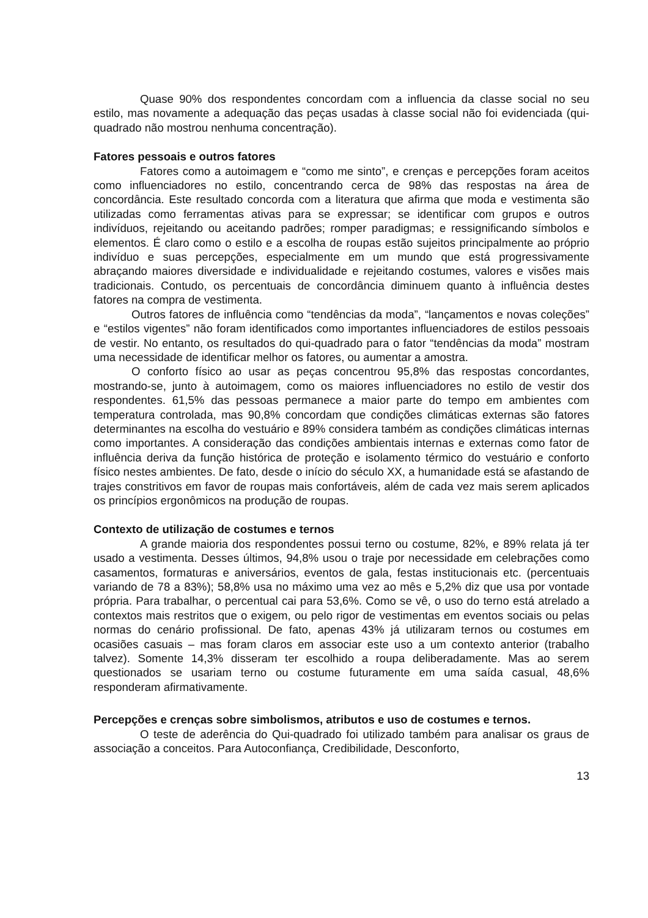Quase 90% dos respondentes concordam com a influencia da classe social no seu estilo, mas novamente a adequação das peças usadas à classe social não foi evidenciada (qui-quadrado não mostrou nenhuma concentração).
Fatores pessoais e outros fatores
Fatores como a autoimagem e “como me sinto”, e crenças e percepções foram aceitos como influenciadores no estilo, concentrando cerca de 98% das respostas na área de concordância. Este resultado concorda com a literatura que afirma que moda e vestimenta são utilizadas como ferramentas ativas para se expressar; se identificar com grupos e outros indivíduos, rejeitando ou aceitando padrões; romper paradigmas; e ressignificando símbolos e elementos. É claro como o estilo e a escolha de roupas estão sujeitos principalmente ao próprio indivíduo e suas percepções, especialmente em um mundo que está progressivamente abraçando maiores diversidade e individualidade e rejeitando costumes, valores e visões mais tradicionais. Contudo, os percentuais de concordância diminuem quanto à influência destes fatores na compra de vestimenta.
Outros fatores de influência como “tendências da moda”, “lançamentos e novas coleções” e “estilos vigentes” não foram identificados como importantes influenciadores de estilos pessoais de vestir. No entanto, os resultados do qui-quadrado para o fator “tendências da moda” mostram uma necessidade de identificar melhor os fatores, ou aumentar a amostra.
O conforto físico ao usar as peças concentrou 95,8% das respostas concordantes, mostrando-se, junto à autoimagem, como os maiores influenciadores no estilo de vestir dos respondentes. 61,5% das pessoas permanece a maior parte do tempo em ambientes com temperatura controlada, mas 90,8% concordam que condições climáticas externas são fatores determinantes na escolha do vestuário e 89% considera também as condições climáticas internas como importantes. A consideração das condições ambientais internas e externas como fator de influência deriva da função histórica de proteção e isolamento térmico do vestuário e conforto físico nestes ambientes. De fato, desde o início do século XX, a humanidade está se afastando de trajes constritivos em favor de roupas mais confortáveis, além de cada vez mais serem aplicados os princípios ergonômicos na produção de roupas.
Contexto de utilização de costumes e ternos
A grande maioria dos respondentes possui terno ou costume, 82%, e 89% relata já ter usado a vestimenta. Desses últimos, 94,8% usou o traje por necessidade em celebrações como casamentos, formaturas e aniversários, eventos de gala, festas institucionais etc. (percentuais variando de 78 a 83%); 58,8% usa no máximo uma vez ao mês e 5,2% diz que usa por vontade própria. Para trabalhar, o percentual cai para 53,6%. Como se vê, o uso do terno está atrelado a contextos mais restritos que o exigem, ou pelo rigor de vestimentas em eventos sociais ou pelas normas do cenário profissional. De fato, apenas 43% já utilizaram ternos ou costumes em ocasiões casuais – mas foram claros em associar este uso a um contexto anterior (trabalho talvez). Somente 14,3% disseram ter escolhido a roupa deliberadamente. Mas ao serem questionados se usariam terno ou costume futuramente em uma saída casual, 48,6% responderam afirmativamente.
Percepções e crenças sobre simbolismos, atributos e uso de costumes e ternos.
O teste de aderência do Qui-quadrado foi utilizado também para analisar os graus de associação a conceitos. Para Autoconfiança, Credibilidade, Desconforto,
13